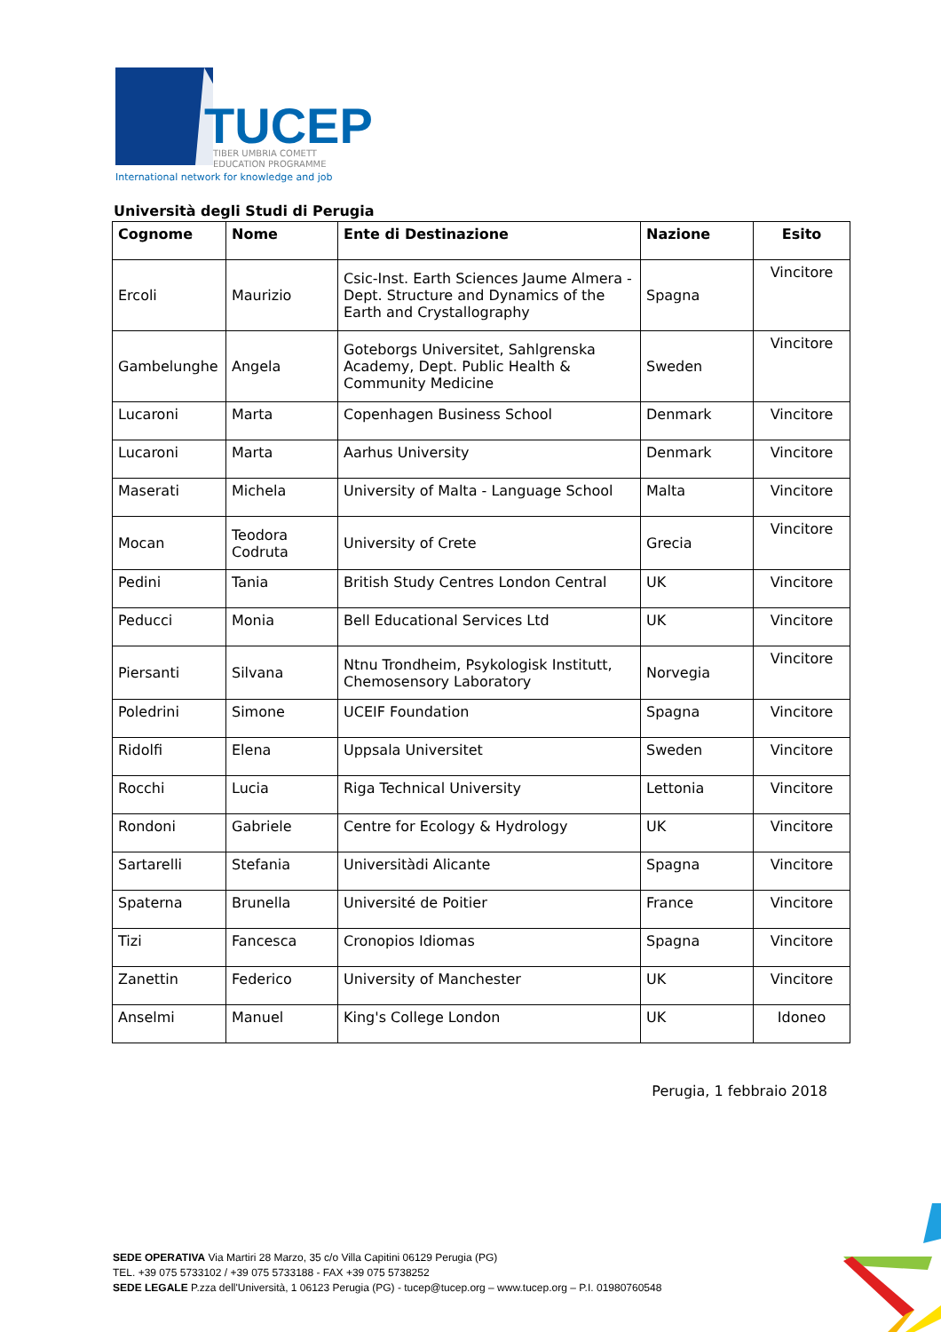TUCEP
TIBER UMBRIA COMETT
EDUCATION PROGRAMME
International network for knowledge and job
Università degli Studi di Perugia
| Cognome | Nome | Ente di Destinazione | Nazione | Esito |
| --- | --- | --- | --- | --- |
| Ercoli | Maurizio | Csic-Inst. Earth Sciences Jaume Almera - Dept. Structure and Dynamics of the Earth and Crystallography | Spagna | Vincitore |
| Gambelunghe | Angela | Goteborgs Universitet, Sahlgrenska Academy, Dept. Public Health & Community Medicine | Sweden | Vincitore |
| Lucaroni | Marta | Copenhagen Business School | Denmark | Vincitore |
| Lucaroni | Marta | Aarhus University | Denmark | Vincitore |
| Maserati | Michela | University of Malta - Language School | Malta | Vincitore |
| Mocan | Teodora Codruta | University of Crete | Grecia | Vincitore |
| Pedini | Tania | British Study Centres London Central | UK | Vincitore |
| Peducci | Monia | Bell Educational Services Ltd | UK | Vincitore |
| Piersanti | Silvana | Ntnu Trondheim, Psykologisk Institutt, Chemosensory Laboratory | Norvegia | Vincitore |
| Poledrini | Simone | UCEIF Foundation | Spagna | Vincitore |
| Ridolfi | Elena | Uppsala Universitet | Sweden | Vincitore |
| Rocchi | Lucia | Riga Technical University | Lettonia | Vincitore |
| Rondoni | Gabriele | Centre for Ecology & Hydrology | UK | Vincitore |
| Sartarelli | Stefania | Universitàdi Alicante | Spagna | Vincitore |
| Spaterna | Brunella | Université de Poitier | France | Vincitore |
| Tizi | Fancesca | Cronopios Idiomas | Spagna | Vincitore |
| Zanettin | Federico | University of Manchester | UK | Vincitore |
| Anselmi | Manuel | King's College London | UK | Idoneo |
Perugia, 1 febbraio 2018
SEDE OPERATIVA Via Martiri 28 Marzo, 35 c/o Villa Capitini 06129 Perugia (PG)
TEL. +39 075 5733102 / +39 075 5733188 - FAX +39 075 5738252
SEDE LEGALE P.zza dell'Università, 1 06123 Perugia (PG) - tucep@tucep.org – www.tucep.org – P.I. 01980760548